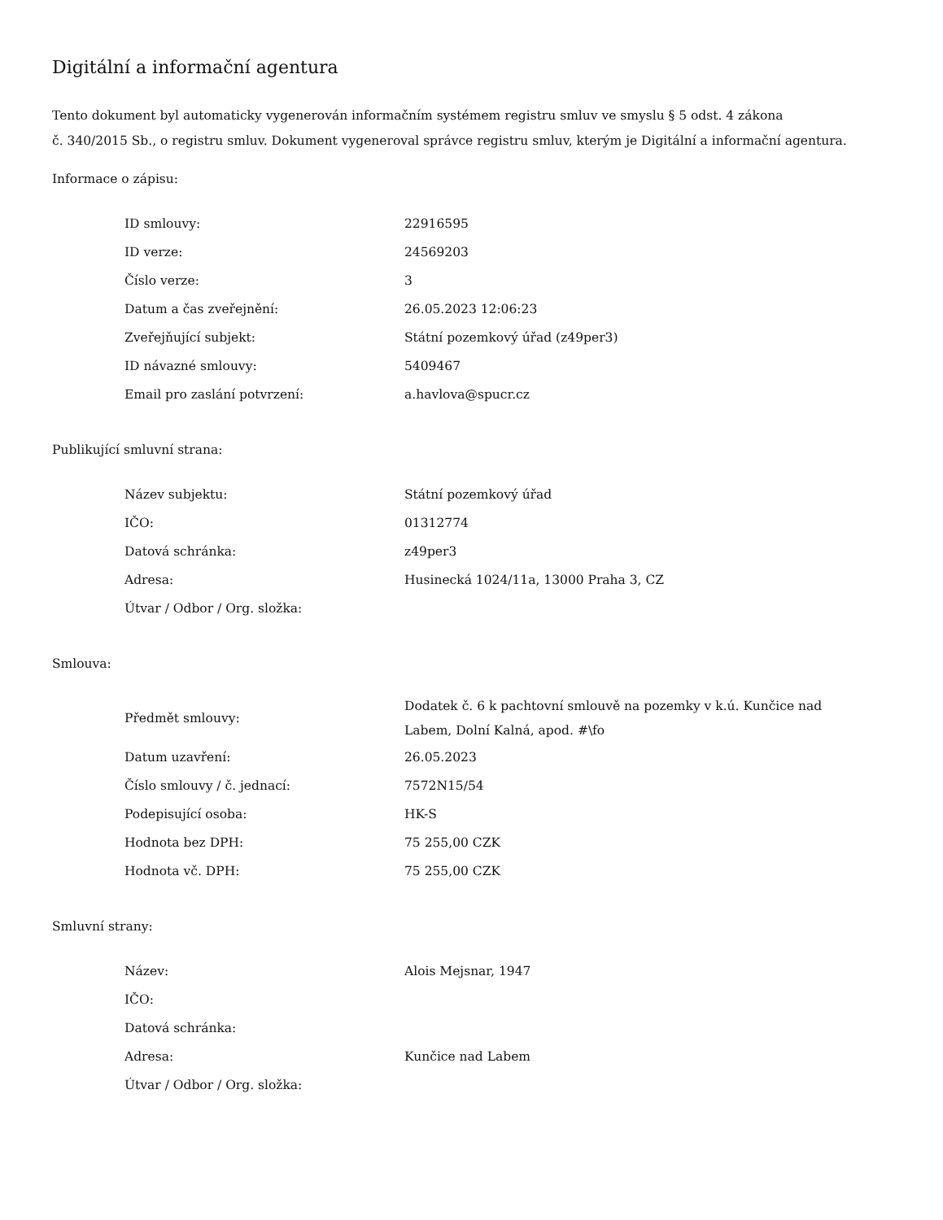Digitální a informační agentura
Tento dokument byl automaticky vygenerován informačním systémem registru smluv ve smyslu § 5 odst. 4 zákona
č. 340/2015 Sb., o registru smluv. Dokument vygeneroval správce registru smluv, kterým je Digitální a informační agentura.
Informace o zápisu:
| ID smlouvy: | 22916595 |
| ID verze: | 24569203 |
| Číslo verze: | 3 |
| Datum a čas zveřejnění: | 26.05.2023 12:06:23 |
| Zveřejňující subjekt: | Státní pozemkový úřad (z49per3) |
| ID návazné smlouvy: | 5409467 |
| Email pro zaslání potvrzení: | a.havlova@spucr.cz |
Publikující smluvní strana:
| Název subjektu: | Státní pozemkový úřad |
| IČO: | 01312774 |
| Datová schránka: | z49per3 |
| Adresa: | Husinecká 1024/11a, 13000 Praha 3, CZ |
| Útvar / Odbor / Org. složka: | |
Smlouva:
| Předmět smlouvy: | Dodatek č. 6 k pachtovní smlouvě na pozemky v k.ú. Kunčice nad Labem, Dolní Kalná, apod. #\fo |
| Datum uzavření: | 26.05.2023 |
| Číslo smlouvy / č. jednací: | 7572N15/54 |
| Podepisující osoba: | HK-S |
| Hodnota bez DPH: | 75 255,00 CZK |
| Hodnota vč. DPH: | 75 255,00 CZK |
Smluvní strany:
| Název: | Alois Mejsnar, 1947 |
| IČO: | |
| Datová schránka: | |
| Adresa: | Kunčice nad Labem |
| Útvar / Odbor / Org. složka: | |